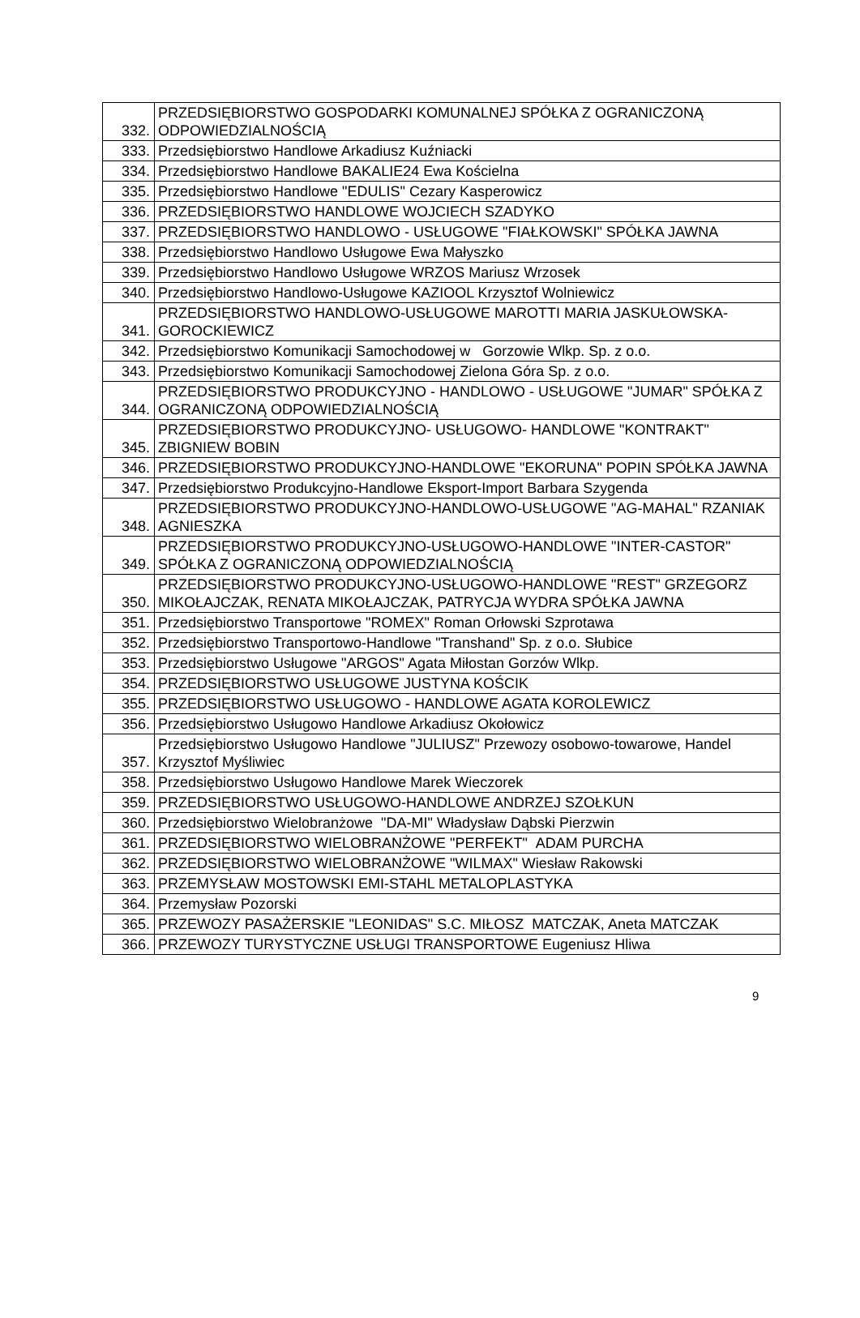| 332. | PRZEDSIĘBIORSTWO GOSPODARKI KOMUNALNEJ SPÓŁKA Z OGRANICZONĄ ODPOWIEDZIALNOŚCIĄ |
| 333. | Przedsiębiorstwo Handlowe Arkadiusz Kuźniacki |
| 334. | Przedsiębiorstwo Handlowe BAKALIE24 Ewa Kościelna |
| 335. | Przedsiębiorstwo Handlowe "EDULIS" Cezary Kasperowicz |
| 336. | PRZEDSIĘBIORSTWO HANDLOWE WOJCIECH SZADYKO |
| 337. | PRZEDSIĘBIORSTWO HANDLOWO - USŁUGOWE "FIAŁKOWSKI" SPÓŁKA JAWNA |
| 338. | Przedsiębiorstwo Handlowo Usługowe Ewa Małyszko |
| 339. | Przedsiębiorstwo Handlowo Usługowe WRZOS Mariusz Wrzosek |
| 340. | Przedsiębiorstwo Handlowo-Usługowe KAZIOOL Krzysztof Wolniewicz |
| 341. | PRZEDSIĘBIORSTWO HANDLOWO-USŁUGOWE MAROTTI MARIA JASKUŁOWSKA-GOROCKIEWICZ |
| 342. | Przedsiębiorstwo Komunikacji Samochodowej w Gorzowie Wlkp. Sp. z o.o. |
| 343. | Przedsiębiorstwo Komunikacji Samochodowej Zielona Góra Sp. z o.o. |
| 344. | PRZEDSIĘBIORSTWO PRODUKCYJNO - HANDLOWO - USŁUGOWE "JUMAR" SPÓŁKA Z OGRANICZONĄ ODPOWIEDZIALNOŚCIĄ |
| 345. | PRZEDSIĘBIORSTWO PRODUKCYJNO- USŁUGOWO- HANDLOWE "KONTRAKT" ZBIGNIEW BOBIN |
| 346. | PRZEDSIĘBIORSTWO PRODUKCYJNO-HANDLOWE "EKORUNA" POPIN SPÓŁKA JAWNA |
| 347. | Przedsiębiorstwo Produkcyjno-Handlowe Eksport-Import Barbara Szygenda |
| 348. | PRZEDSIĘBIORSTWO PRODUKCYJNO-HANDLOWO-USŁUGOWE "AG-MAHAL" RZANIAK AGNIESZKA |
| 349. | PRZEDSIĘBIORSTWO PRODUKCYJNO-USŁUGOWO-HANDLOWE "INTER-CASTOR" SPÓŁKA Z OGRANICZONĄ ODPOWIEDZIALNOŚCIĄ |
| 350. | PRZEDSIĘBIORSTWO PRODUKCYJNO-USŁUGOWO-HANDLOWE "REST" GRZEGORZ MIKOŁAJCZAK, RENATA MIKOŁAJCZAK, PATRYCJA WYDRA SPÓŁKA JAWNA |
| 351. | Przedsiębiorstwo Transportowe "ROMEX" Roman Orłowski Szprotawa |
| 352. | Przedsiębiorstwo Transportowo-Handlowe "Transhand" Sp. z o.o. Słubice |
| 353. | Przedsiębiorstwo Usługowe "ARGOS" Agata Miłostan Gorzów Wlkp. |
| 354. | PRZEDSIĘBIORSTWO USŁUGOWE JUSTYNA KOŚCIK |
| 355. | PRZEDSIĘBIORSTWO USŁUGOWO - HANDLOWE AGATA KOROLEWICZ |
| 356. | Przedsiębiorstwo Usługowo Handlowe Arkadiusz Okołowicz |
| 357. | Przedsiębiorstwo Usługowo Handlowe "JULIUSZ" Przewozy osobowo-towarowe, Handel Krzysztof Myśliwiec |
| 358. | Przedsiębiorstwo Usługowo Handlowe Marek Wieczorek |
| 359. | PRZEDSIĘBIORSTWO USŁUGOWO-HANDLOWE ANDRZEJ SZOŁKUN |
| 360. | Przedsiębiorstwo Wielobranżowe "DA-MI" Władysław Dąbski Pierzwin |
| 361. | PRZEDSIĘBIORSTWO WIELOBRANŻOWE "PERFEKT" ADAM PURCHA |
| 362. | PRZEDSIĘBIORSTWO WIELOBRANŻOWE "WILMAX" Wiesław Rakowski |
| 363. | PRZEMYSŁAW MOSTOWSKI EMI-STAHL METALOPLASTYKA |
| 364. | Przemysław Pozorski |
| 365. | PRZEWOZY PASAŻERSKIE "LEONIDAS" S.C. MIŁOSZ MATCZAK, Aneta MATCZAK |
| 366. | PRZEWOZY TURYSTYCZNE USŁUGI TRANSPORTOWE Eugeniusz Hliwa |
9